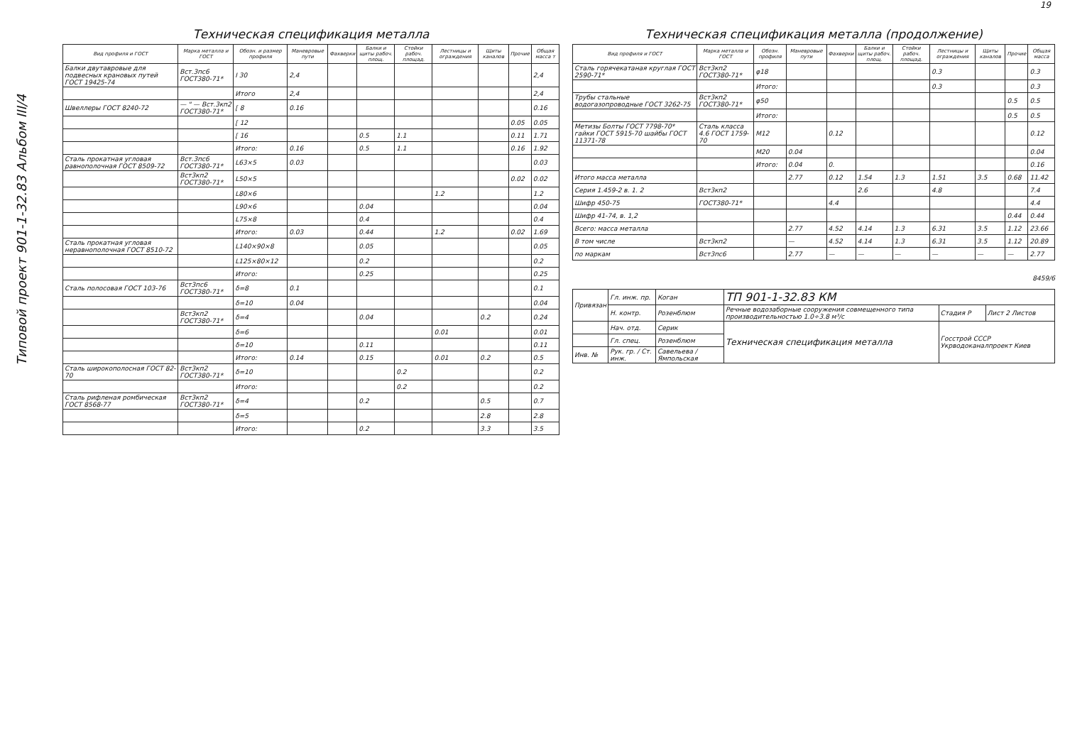19
Типовой проект 901-1-32.83 Альбом III/4
Техническая спецификация металла
| Вид профиля и ГОСТ | Марка металла и ГОСТ | Обозн. и размер профиля | Маневровые пути | Фахверки | Балки и щиты рабоч. площ. | Стойки рабоч. площад. | Лестницы и ограждения | Щиты каналов | Прочие | Общая масса т |
| --- | --- | --- | --- | --- | --- | --- | --- | --- | --- | --- |
| Балки двутавровые для подвесных крановых путей ГОСТ 19425-74 | Вст.3пс6 ГОСТ380-71* | I 30 | 2,4 | | | | | | | 2,4 |
| | | Итого | 2,4 | | | | | | | 2,4 |
| Швеллеры ГОСТ 8240-72 | — " — Вст.3кп2 ГОСТ380-71* | [ 8 | 0.16 | | | | | | | 0.16 |
| | | [ 12 | | | | | | | 0.05 | 0.05 |
| | | [ 16 | | | 0.5 | 1.1 | | | 0.11 | 1.71 |
| | | Итого: | 0.16 | | 0.5 | 1.1 | | | 0.16 | 1.92 |
| Сталь прокатная угловая равнополочная ГОСТ 8509-72 | Вст.3пс6 ГОСТ380-71* | L63×5 | 0.03 | | | | | | | 0.03 |
| | Вст3кп2 ГОСТ380-71* | L50×5 | | | | | | | 0.02 | 0.02 |
| | | L80×6 | | | | | 1.2 | | | 1.2 |
| | | L90×6 | | | 0.04 | | | | | 0.04 |
| | | L75×8 | | | 0.4 | | | | | 0.4 |
| | | Итого: | 0.03 | | 0.44 | | 1.2 | | 0.02 | 1.69 |
| Сталь прокатная угловая неравнополочная ГОСТ 8510-72 | | L140×90×8 | | | 0.05 | | | | | 0.05 |
| | | L125×80×12 | | | 0.2 | | | | | 0.2 |
| | | Итого: | | | 0.25 | | | | | 0.25 |
| Сталь полосовая ГОСТ 103-76 | Вст3пс6 ГОСТ380-71* | δ=8 | 0.1 | | | | | | | 0.1 |
| | | δ=10 | 0.04 | | | | | | | 0.04 |
| | Вст3кп2 ГОСТ380-71* | δ=4 | | | 0.04 | | | 0.2 | | 0.24 |
| | | δ=6 | | | | | 0.01 | | | 0.01 |
| | | δ=10 | | | 0.11 | | | | | 0.11 |
| | | Итого: | 0.14 | | 0.15 | | 0.01 | 0.2 | | 0.5 |
| Сталь широкополосная ГОСТ 82-70 | Вст3кп2 ГОСТ380-71* | δ=10 | | | | 0.2 | | | | 0.2 |
| | | Итого: | | | | 0.2 | | | | 0.2 |
| Сталь рифленая ромбическая ГОСТ 8568-77 | Вст3кп2 ГОСТ380-71* | δ=4 | | | 0.2 | | | 0.5 | | 0.7 |
| | | δ=5 | | | | | | 2.8 | | 2.8 |
| | | Итого: | | | 0.2 | | | 3.3 | | 3.5 |
Техническая спецификация металла (продолжение)
| Вид профиля и ГОСТ | Марка металла и ГОСТ | Обозн. профиля | Маневровые пути | Фахверки | Балки и щиты рабоч. площ. | Стойки рабоч. площад. | Лестницы и ограждения | Щиты каналов | Прочие | Общая масса |
| --- | --- | --- | --- | --- | --- | --- | --- | --- | --- | --- |
| Сталь горячекатаная круглая ГОСТ 2590-71* | Вст3кп2 ГОСТ380-71* | φ18 | | | | | 0.3 | | | 0.3 |
| | | Итого: | | | | | 0.3 | | | 0.3 |
| Трубы стальные водогазопроводные ГОСТ 3262-75 | Вст3кп2 ГОСТ380-71* | φ50 | | | | | | | 0.5 | 0.5 |
| | | Итого: | | | | | | | 0.5 | 0.5 |
| Метизы Болты ГОСТ 7798-70* гайки ГОСТ 5915-70 шайбы ГОСТ 11371-78 | Сталь класса 4.6 ГОСТ 1759-70 | М12 | | 0.12 | | | | | | 0.12 |
| | | М20 | 0.04 | | | | | | | 0.04 |
| | | Итого: | 0.04 | 0. | | | | | | 0.16 |
| Итого масса металла | | | 2.77 | 0.12 | 1.54 | 1.3 | 1.51 | 3.5 | 0.68 | 11.42 |
| Серия 1.459-2 в. 1. 2 | Вст3кп2 | | | | 2.6 | | 4.8 | | | 7.4 |
| Шифр 450-75 | ГОСТ380-71* | | | 4.4 | | | | | | 4.4 |
| Шифр 41-74, в. 1,2 | | | | | | | | | 0.44 | 0.44 |
| Всего: масса металла | | | 2.77 | 4.52 | 4.14 | 1.3 | 6.31 | 3.5 | 1.12 | 23.66 |
| В том числе | Вст3кп2 | | — | 4.52 | 4.14 | 1.3 | 6.31 | 3.5 | 1.12 | 20.89 |
| по маркам | Вст3пс6 | | 2.77 | — | — | — | — | — | — | 2.77 |
8459/6
| Привязан | Гл. инж. пр. | Коган | ТП 901-1-32.83 КМ | | |
| | Н. контр. | Розенблюм | Речные водозаборные сооружения совмещенного типа производительностью 1.0÷3.8 м³/с | Стадия Р | Лист 2 Листов |
| | Нач. отд. | Серик | Техническая спецификация металла | Госстрой СССР Укрводоканалпроект Киев | |
| | Гл. спец. | Розенблюм | | | |
| Инв. № | Рук. гр. / Ст. инж. | Савельева / Ямпольская | | | |